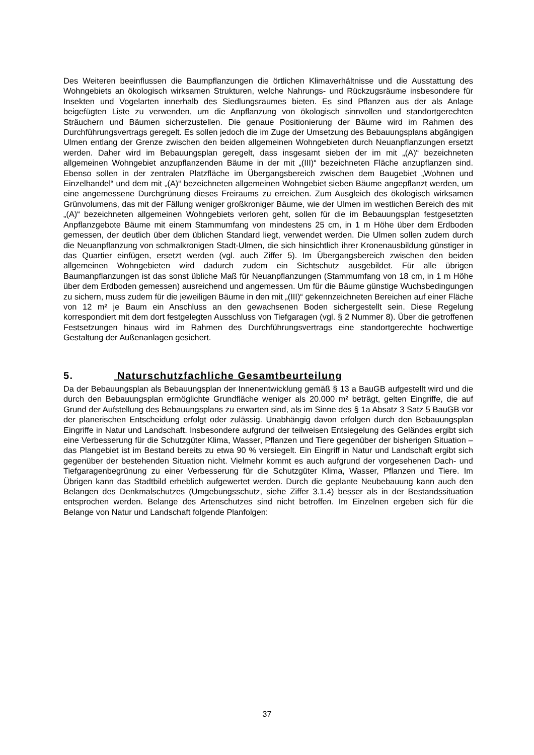Des Weiteren beeinflussen die Baumpflanzungen die örtlichen Klimaverhältnisse und die Ausstattung des Wohngebiets an ökologisch wirksamen Strukturen, welche Nahrungs- und Rückzugsräume insbesondere für Insekten und Vogelarten innerhalb des Siedlungsraumes bieten. Es sind Pflanzen aus der als Anlage beigefügten Liste zu verwenden, um die Anpflanzung von ökologisch sinnvollen und standortgerechten Sträuchern und Bäumen sicherzustellen. Die genaue Positionierung der Bäume wird im Rahmen des Durchführungsvertrags geregelt. Es sollen jedoch die im Zuge der Umsetzung des Bebauungsplans abgängigen Ulmen entlang der Grenze zwischen den beiden allgemeinen Wohngebieten durch Neuanpflanzungen ersetzt werden. Daher wird im Bebauungsplan geregelt, dass insgesamt sieben der im mit „(A)“ bezeichneten allgemeinen Wohngebiet anzupflanzenden Bäume in der mit „(III)“ bezeichneten Fläche anzupflanzen sind. Ebenso sollen in der zentralen Platzfläche im Übergangsbereich zwischen dem Baugebiet „Wohnen und Einzelhandel“ und dem mit „(A)“ bezeichneten allgemeinen Wohngebiet sieben Bäume angepflanzt werden, um eine angemessene Durchgrünung dieses Freiraums zu erreichen. Zum Ausgleich des ökologisch wirksamen Grünvolumens, das mit der Fällung weniger großkroniger Bäume, wie der Ulmen im westlichen Bereich des mit „(A)“ bezeichneten allgemeinen Wohngebiets verloren geht, sollen für die im Bebauungsplan festgesetzten Anpflanzgebote Bäume mit einem Stammumfang von mindestens 25 cm, in 1 m Höhe über dem Erdboden gemessen, der deutlich über dem üblichen Standard liegt, verwendet werden. Die Ulmen sollen zudem durch die Neuanpflanzung von schmalkronigen Stadt-Ulmen, die sich hinsichtlich ihrer Kronenausbildung günstiger in das Quartier einfügen, ersetzt werden (vgl. auch Ziffer 5). Im Übergangsbereich zwischen den beiden allgemeinen Wohngebieten wird dadurch zudem ein Sichtschutz ausgebildet. Für alle übrigen Baumanpflanzungen ist das sonst übliche Maß für Neuanpflanzungen (Stammumfang von 18 cm, in 1 m Höhe über dem Erdboden gemessen) ausreichend und angemessen. Um für die Bäume günstige Wuchsbedingungen zu sichern, muss zudem für die jeweiligen Bäume in den mit „(III)“ gekennzeichneten Bereichen auf einer Fläche von 12 m² je Baum ein Anschluss an den gewachsenen Boden sichergestellt sein. Diese Regelung korrespondiert mit dem dort festgelegten Ausschluss von Tiefgaragen (vgl. § 2 Nummer 8). Über die getroffenen Festsetzungen hinaus wird im Rahmen des Durchführungsvertrags eine standortgerechte hochwertige Gestaltung der Außenanlagen gesichert.
5. Naturschutzfachliche Gesamtbeurteilung
Da der Bebauungsplan als Bebauungsplan der Innenentwicklung gemäß § 13 a BauGB aufgestellt wird und die durch den Bebauungsplan ermöglichte Grundfläche weniger als 20.000 m² beträgt, gelten Eingriffe, die auf Grund der Aufstellung des Bebauungsplans zu erwarten sind, als im Sinne des § 1a Absatz 3 Satz 5 BauGB vor der planerischen Entscheidung erfolgt oder zulässig. Unabhängig davon erfolgen durch den Bebauungsplan Eingriffe in Natur und Landschaft. Insbesondere aufgrund der teilweisen Entsiegelung des Geländes ergibt sich eine Verbesserung für die Schutzgüter Klima, Wasser, Pflanzen und Tiere gegenüber der bisherigen Situation – das Plangebiet ist im Bestand bereits zu etwa 90 % versiegelt. Ein Eingriff in Natur und Landschaft ergibt sich gegenüber der bestehenden Situation nicht. Vielmehr kommt es auch aufgrund der vorgesehenen Dach- und Tiefgaragenbegrünung zu einer Verbesserung für die Schutzgüter Klima, Wasser, Pflanzen und Tiere. Im Übrigen kann das Stadtbild erheblich aufgewertet werden. Durch die geplante Neubebauung kann auch den Belangen des Denkmalschutzes (Umgebungsschutz, siehe Ziffer 3.1.4) besser als in der Bestandssituation entsprochen werden. Belange des Artenschutzes sind nicht betroffen. Im Einzelnen ergeben sich für die Belange von Natur und Landschaft folgende Planfolgen:
37